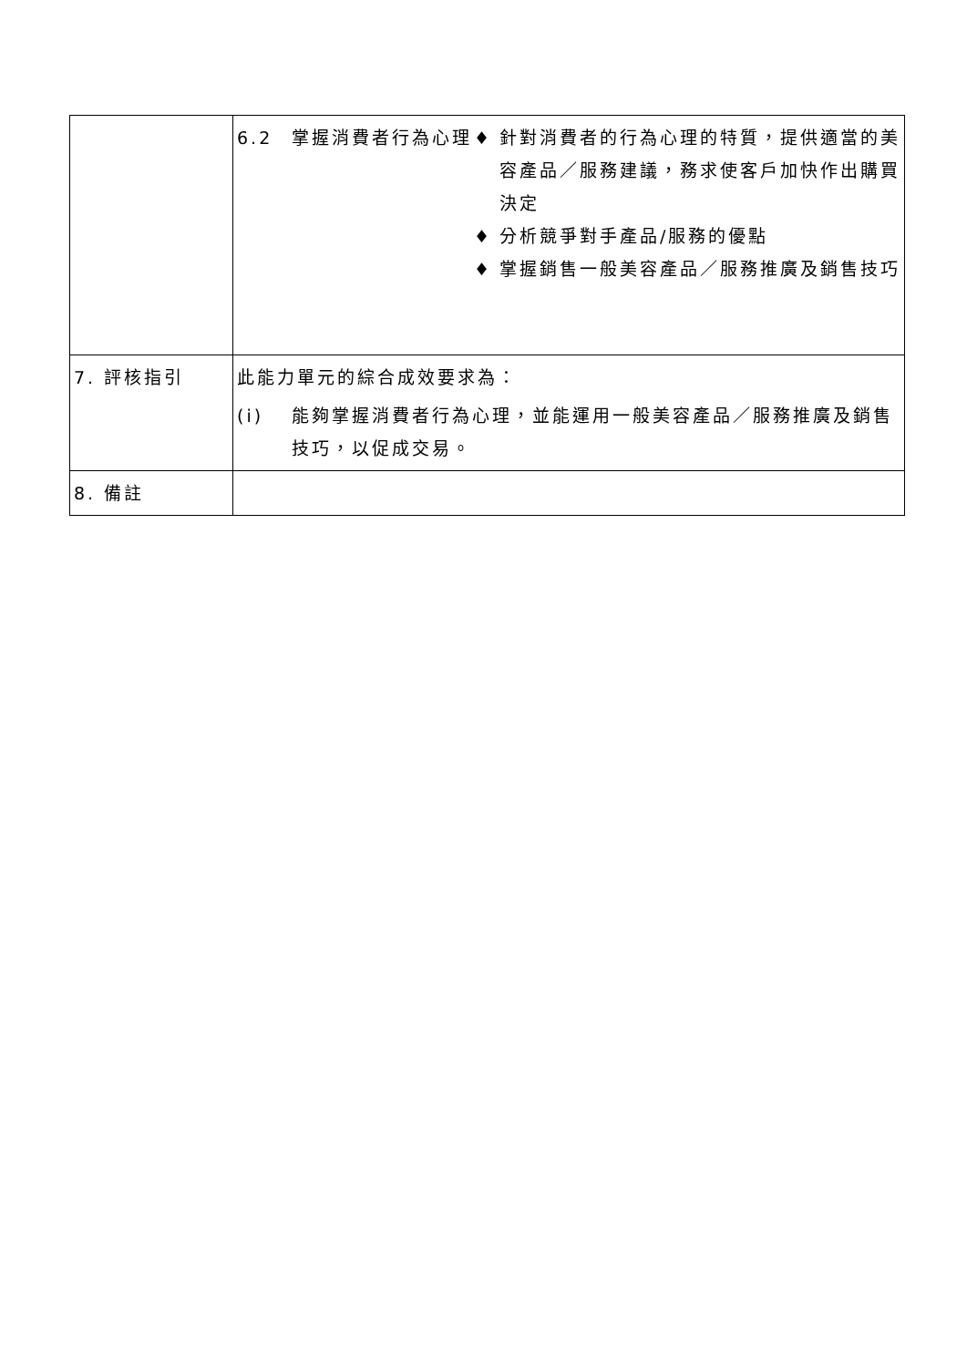| | 6.2 掌握消費者行為心理 ♦ 針對消費者的行為心理的特質，提供適當的美容產品／服務建議，務求使客戶加快作出購買決定 ♦ 分析競爭對手產品/服務的優點 ♦ 掌握銷售一般美容產品／服務推廣及銷售技巧 |
| 7. 評核指引 | 此能力單元的綜合成效要求為： (i) 能夠掌握消費者行為心理，並能運用一般美容產品／服務推廣及銷售技巧，以促成交易。 |
| 8. 備註 | |